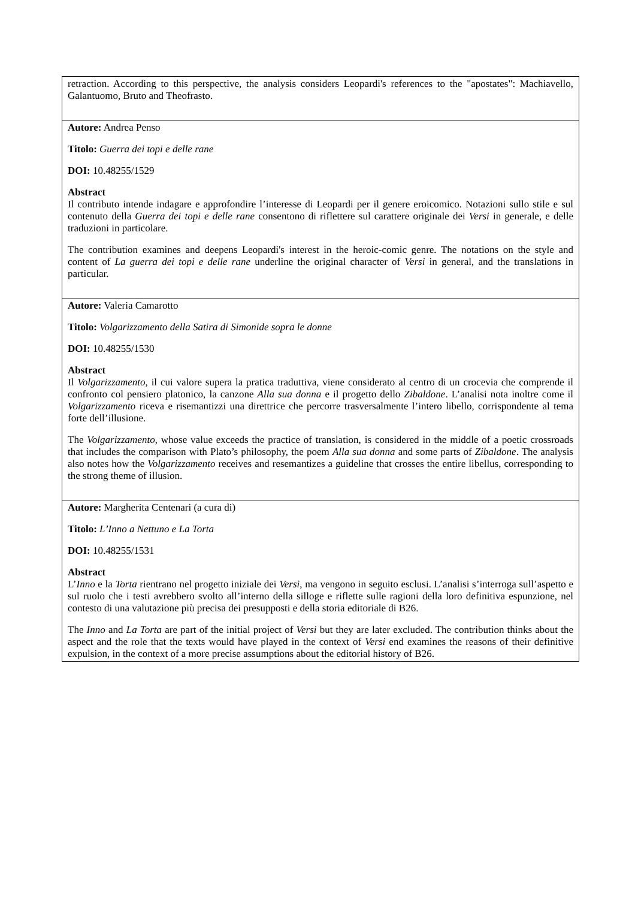| retraction. According to this perspective, the analysis considers Leopardi's references to the "apostates": Machiavello, Galantuomo, Bruto and Theofrasto. |
| Autore: Andrea Penso Titolo: Guerra dei topi e delle rane DOI: 10.48255/1529 Abstract Il contributo intende indagare e approfondire l’interesse di Leopardi per il genere eroicomico. Notazioni sullo stile e sul contenuto della Guerra dei topi e delle rane consentono di riflettere sul carattere originale dei Versi in generale, e delle traduzioni in particolare. The contribution examines and deepens Leopardi's interest in the heroic-comic genre. The notations on the style and content of La guerra dei topi e delle rane underline the original character of Versi in general, and the translations in particular. |
| Autore: Valeria Camarotto Titolo: Volgarizzamento della Satira di Simonide sopra le donne DOI: 10.48255/1530 Abstract Il Volgarizzamento , il cui valore supera la pratica traduttiva, viene considerato al centro di un crocevia che comprende il confronto col pensiero platonico, la canzone Alla sua donna e il progetto dello Zibaldone . L’analisi nota inoltre come il Volgarizzamento riceva e risemantizzi una direttrice che percorre trasversalmente l’intero libello, corrispondente al tema forte dell’illusione. The Volgarizzamento , whose value exceeds the practice of translation, is considered in the middle of a poetic crossroads that includes the comparison with Plato’s philosophy, the poem Alla sua donna and some parts of Zibaldone . The analysis also notes how the Volgarizzamento receives and resemantizes a guideline that crosses the entire libellus, corresponding to the strong theme of illusion. |
| Autore: Margherita Centenari (a cura di) Titolo: L’Inno a Nettuno e La Torta DOI: 10.48255/1531 Abstract L’ Inno e la Torta rientrano nel progetto iniziale dei Versi , ma vengono in seguito esclusi. L’analisi s’interroga sull’aspetto e sul ruolo che i testi avrebbero svolto all’interno della silloge e riflette sulle ragioni della loro definitiva espunzione, nel contesto di una valutazione più precisa dei presupposti e della storia editoriale di B26. The Inno and La Torta are part of the initial project of Versi but they are later excluded. The contribution thinks about the aspect and the role that the texts would have played in the context of Versi end examines the reasons of their definitive expulsion, in the context of a more precise assumptions about the editorial history of B26. |